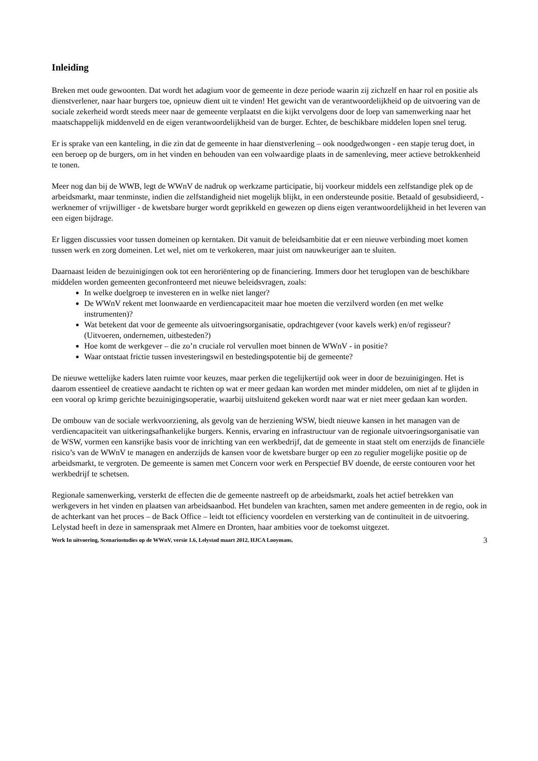Inleiding
Breken met oude gewoonten. Dat wordt het adagium voor de gemeente in deze periode waarin zij zichzelf en haar rol en positie als dienstverlener, naar haar burgers toe, opnieuw dient uit te vinden! Het gewicht van de verantwoordelijkheid op de uitvoering van de sociale zekerheid wordt steeds meer naar de gemeente verplaatst en die kijkt vervolgens door de loep van samenwerking naar het maatschappelijk middenveld en de eigen verantwoordelijkheid van de burger. Echter, de beschikbare middelen lopen snel terug.
Er is sprake van een kanteling, in die zin dat de gemeente in haar dienstverlening – ook noodgedwongen - een stapje terug doet, in een beroep op de burgers, om in het vinden en behouden van een volwaardige plaats in de samenleving, meer actieve betrokkenheid te tonen.
Meer nog dan bij de WWB, legt de WWnV de nadruk op werkzame participatie, bij voorkeur middels een zelfstandige plek op de arbeidsmarkt, maar tenminste, indien die zelfstandigheid niet mogelijk blijkt, in een ondersteunde positie. Betaald of gesubsidieerd, - werknemer of vrijwilliger - de kwetsbare burger wordt geprikkeld en gewezen op diens eigen verantwoordelijkheid in het leveren van een eigen bijdrage.
Er liggen discussies voor tussen domeinen op kerntaken. Dit vanuit de beleidsambitie dat er een nieuwe verbinding moet komen tussen werk en zorg domeinen. Let wel, niet om te verkokeren, maar juist om nauwkeuriger aan te sluiten.
Daarnaast leiden de bezuinigingen ook tot een heroriëntering op de financiering. Immers door het teruglopen van de beschikbare middelen worden gemeenten geconfronteerd met nieuwe beleidsvragen, zoals:
In welke doelgroep te investeren en in welke niet langer?
De WWnV rekent met loonwaarde en verdiencapaciteit maar hoe moeten die verzilverd worden (en met welke instrumenten)?
Wat betekent dat voor de gemeente als uitvoeringsorganisatie, opdrachtgever (voor kavels werk) en/of regisseur? (Uitvoeren, ondernemen, uitbesteden?)
Hoe komt de werkgever – die zo’n cruciale rol vervullen moet binnen de WWnV - in positie?
Waar ontstaat frictie tussen investeringswil en bestedingspotentie bij de gemeente?
De nieuwe wettelijke kaders laten ruimte voor keuzes, maar perken die tegelijkertijd ook weer in door de bezuinigingen. Het is daarom essentieel de creatieve aandacht te richten op wat er meer gedaan kan worden met minder middelen, om niet af te glijden in een vooral op krimp gerichte bezuinigingsoperatie, waarbij uitsluitend gekeken wordt naar wat er niet meer gedaan kan worden.
De ombouw van de sociale werkvoorziening, als gevolg van de herziening WSW, biedt nieuwe kansen in het managen van de verdiencapaciteit van uitkeringsafhankelijke burgers. Kennis, ervaring en infrastructuur van de regionale uitvoeringsorganisatie van de WSW, vormen een kansrijke basis voor de inrichting van een werkbedrijf, dat de gemeente in staat stelt om enerzijds de financiële risico’s van de WWnV te managen en anderzijds de kansen voor de kwetsbare burger op een zo regulier mogelijke positie op de arbeidsmarkt, te vergroten. De gemeente is samen met Concern voor werk en Perspectief BV doende, de eerste contouren voor het werkbedrijf te schetsen.
Regionale samenwerking, versterkt de effecten die de gemeente nastreeft op de arbeidsmarkt, zoals het actief betrekken van werkgevers in het vinden en plaatsen van arbeidsaanbod. Het bundelen van krachten, samen met andere gemeenten in de regio, ook in de achterkant van het proces – de Back Office – leidt tot efficiency voordelen en versterking van de continuïteit in de uitvoering. Lelystad heeft in deze in samenspraak met Almere en Dronten, haar ambities voor de toekomst uitgezet.
Werk In uitvoering, Scenariostudies op de WWnV, versie 1.6, Lelystad maart 2012, HJCA Looymans, 3